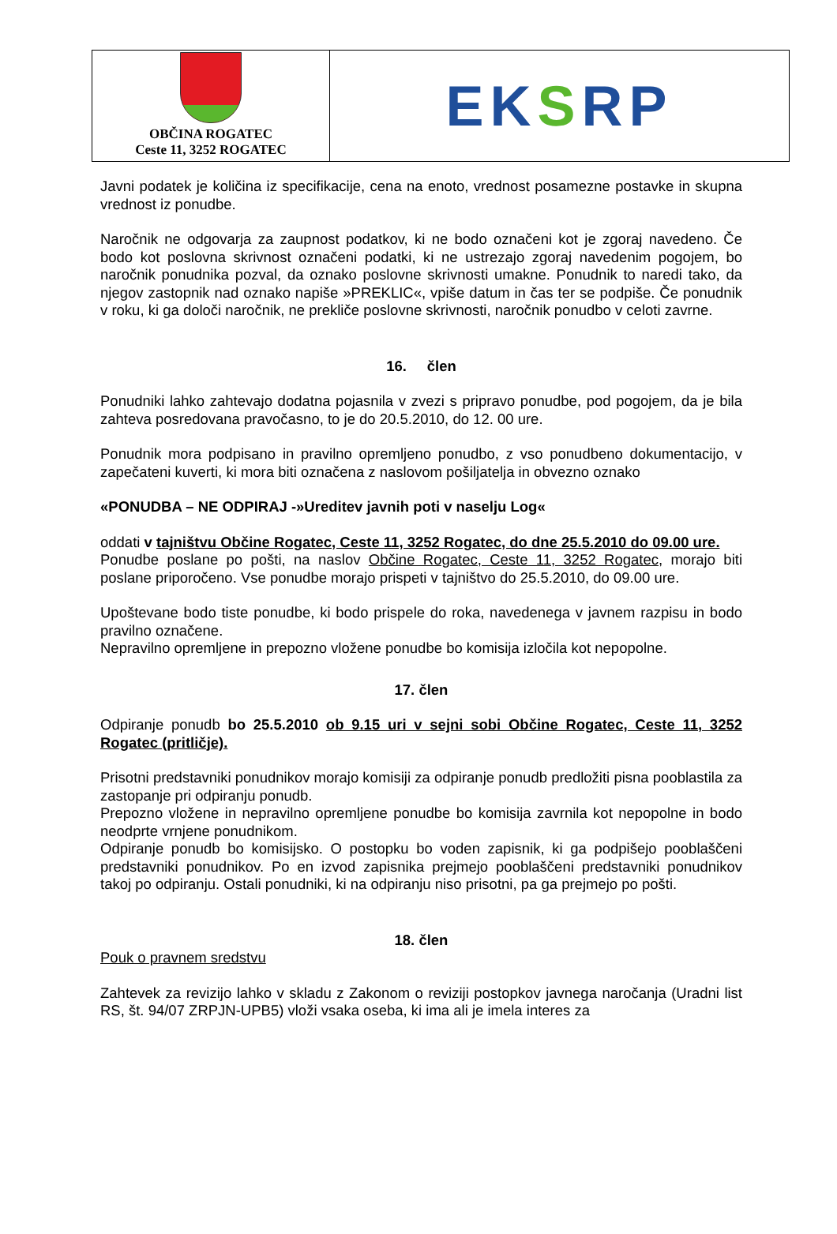OBČINA ROGATEC
Ceste 11, 3252 ROGATEC
EK S RP
Javni podatek je količina iz specifikacije, cena na enoto, vrednost posamezne postavke in skupna vrednost iz ponudbe.
Naročnik ne odgovarja za zaupnost podatkov, ki ne bodo označeni kot je zgoraj navedeno. Če bodo kot poslovna skrivnost označeni podatki, ki ne ustrezajo zgoraj navedenim pogojem, bo naročnik ponudnika pozval, da oznako poslovne skrivnosti umakne. Ponudnik to naredi tako, da njegov zastopnik nad oznako napiše »PREKLIC«, vpiše datum in čas ter se podpiše. Če ponudnik v roku, ki ga določi naročnik, ne prekliče poslovne skrivnosti, naročnik ponudbo v celoti zavrne.
16. člen
Ponudniki lahko zahtevajo dodatna pojasnila v zvezi s pripravo ponudbe, pod pogojem, da je bila zahteva posredovana pravočasno, to je do 20.5.2010, do 12. 00 ure.
Ponudnik mora podpisano in pravilno opremljeno ponudbo, z vso ponudbeno dokumentacijo, v zapečateni kuverti, ki mora biti označena z naslovom pošiljatelja in obvezno oznako
«PONUDBA – NE ODPIRAJ -»Ureditev javnih poti v naselju Log«
oddati v tajništvu Občine Rogatec, Ceste 11, 3252 Rogatec, do dne 25.5.2010 do 09.00 ure.
Ponudbe poslane po pošti, na naslov Občine Rogatec, Ceste 11, 3252 Rogatec, morajo biti poslane priporočeno. Vse ponudbe morajo prispeti v tajništvo do 25.5.2010, do 09.00 ure.
Upoštevane bodo tiste ponudbe, ki bodo prispele do roka, navedenega v javnem razpisu in bodo pravilno označene.
Nepravilno opremljene in prepozno vložene ponudbe bo komisija izločila kot nepopolne.
17. člen
Odpiranje ponudb bo 25.5.2010 ob 9.15 uri v sejni sobi Občine Rogatec, Ceste 11, 3252 Rogatec (pritličje).
Prisotni predstavniki ponudnikov morajo komisiji za odpiranje ponudb predložiti pisna pooblastila za zastopanje pri odpiranju ponudb.
Prepozno vložene in nepravilno opremljene ponudbe bo komisija zavrnila kot nepopolne in bodo neodprte vrnjene ponudnikom.
Odpiranje ponudb bo komisijsko. O postopku bo voden zapisnik, ki ga podpišejo pooblaščeni predstavniki ponudnikov. Po en izvod zapisnika prejmejo pooblaščeni predstavniki ponudnikov takoj po odpiranju. Ostali ponudniki, ki na odpiranju niso prisotni, pa ga prejmejo po pošti.
18. člen
Pouk o pravnem sredstvu
Zahtevek za revizijo lahko v skladu z Zakonom o reviziji postopkov javnega naročanja (Uradni list RS, št. 94/07 ZRPJN-UPB5) vloži vsaka oseba, ki ima ali je imela interes za